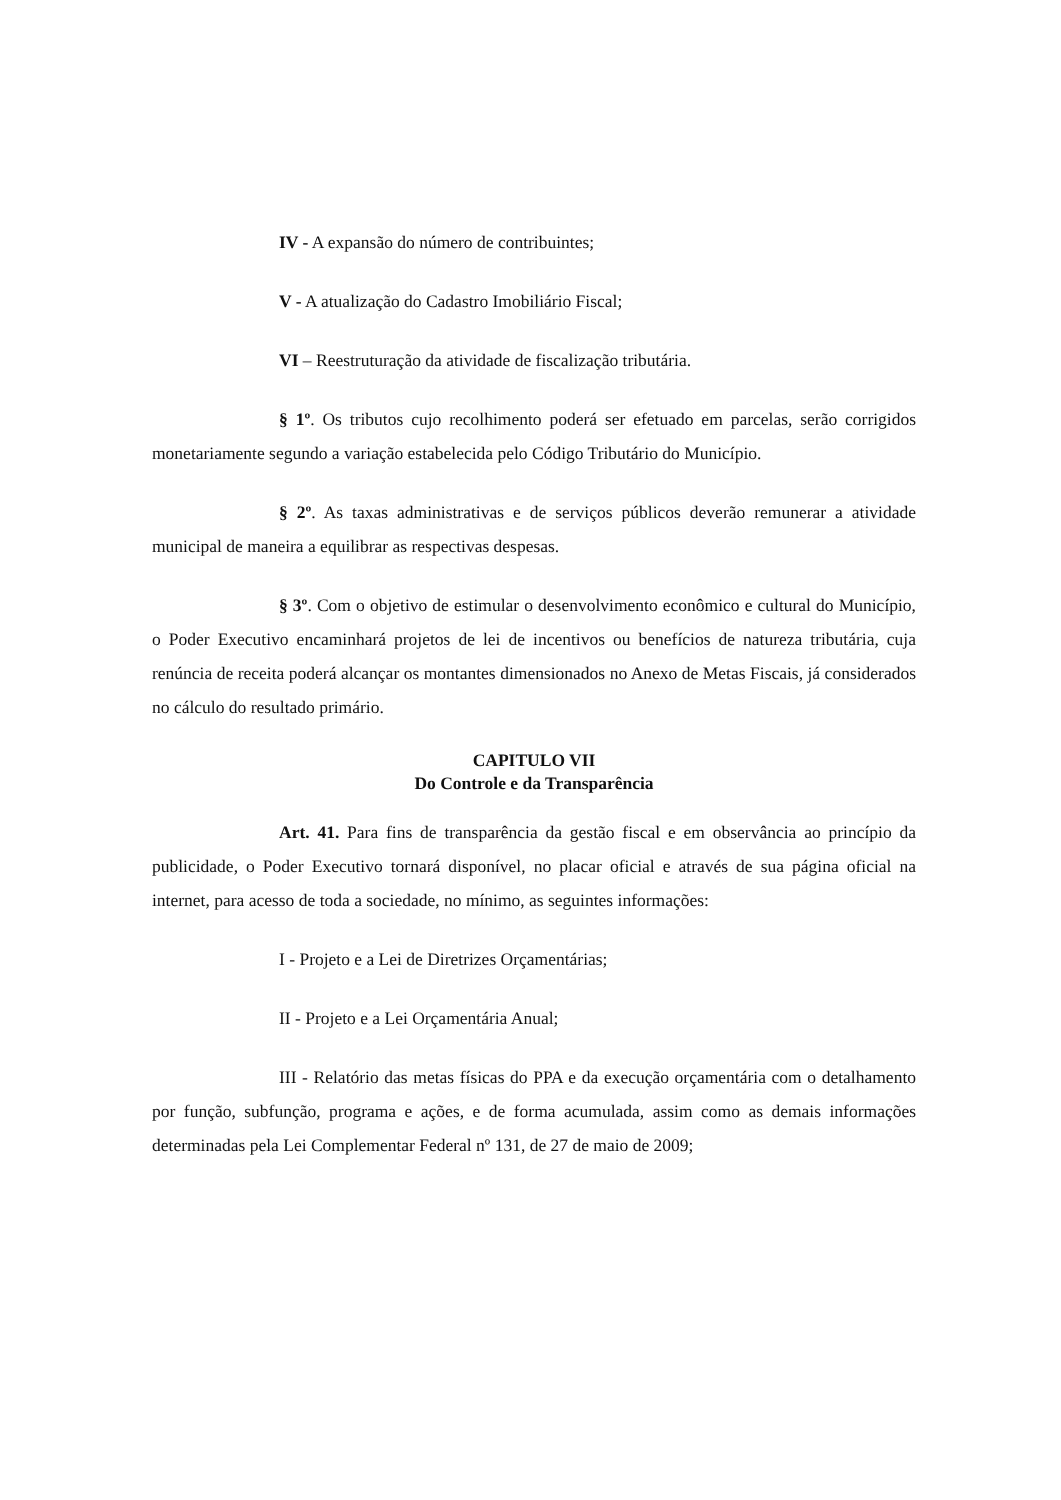IV - A expansão do número de contribuintes;
V - A atualização do Cadastro Imobiliário Fiscal;
VI – Reestruturação da atividade de fiscalização tributária.
§ 1º. Os tributos cujo recolhimento poderá ser efetuado em parcelas, serão corrigidos monetariamente segundo a variação estabelecida pelo Código Tributário do Município.
§ 2º. As taxas administrativas e de serviços públicos deverão remunerar a atividade municipal de maneira a equilibrar as respectivas despesas.
§ 3º. Com o objetivo de estimular o desenvolvimento econômico e cultural do Município, o Poder Executivo encaminhará projetos de lei de incentivos ou benefícios de natureza tributária, cuja renúncia de receita poderá alcançar os montantes dimensionados no Anexo de Metas Fiscais, já considerados no cálculo do resultado primário.
CAPITULO VII
Do Controle e da Transparência
Art. 41. Para fins de transparência da gestão fiscal e em observância ao princípio da publicidade, o Poder Executivo tornará disponível, no placar oficial e através de sua página oficial na internet, para acesso de toda a sociedade, no mínimo, as seguintes informações:
I - Projeto e a Lei de Diretrizes Orçamentárias;
II - Projeto e a Lei Orçamentária Anual;
III - Relatório das metas físicas do PPA e da execução orçamentária com o detalhamento por função, subfunção, programa e ações, e de forma acumulada, assim como as demais informações determinadas pela Lei Complementar Federal nº 131, de 27 de maio de 2009;